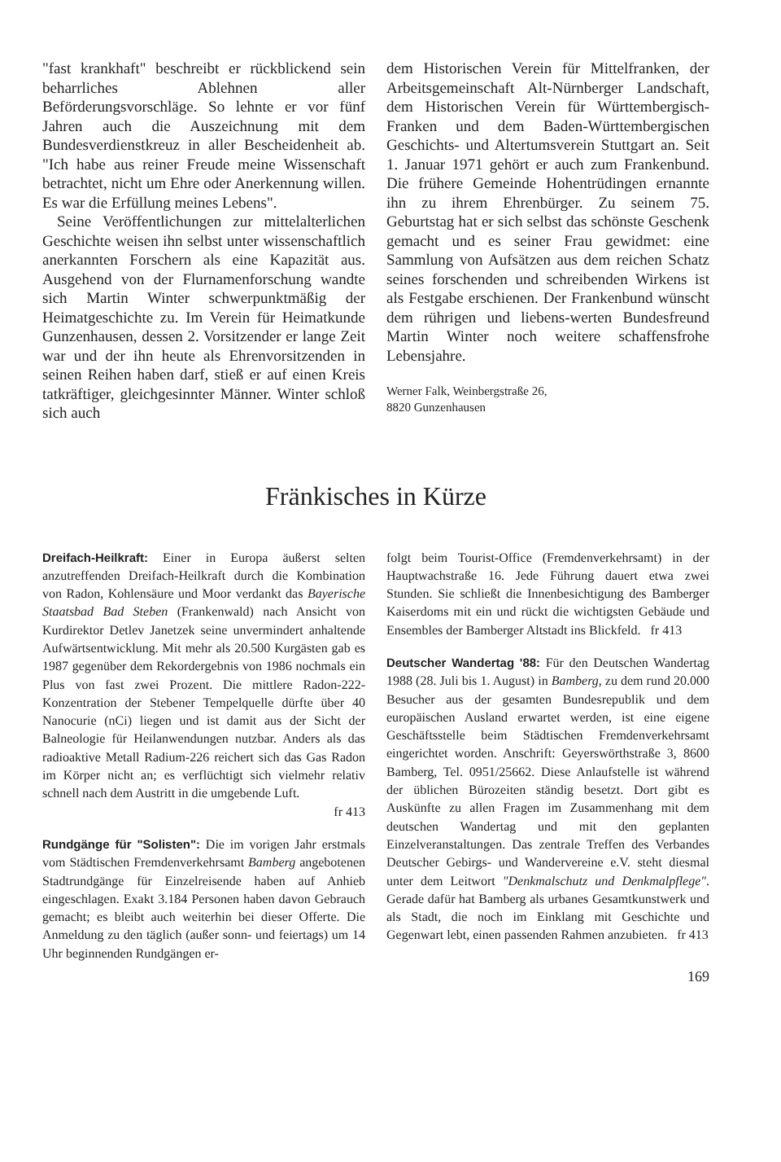"fast krankhaft" beschreibt er rückblickend sein beharrliches Ablehnen aller Beförderungsvorschläge. So lehnte er vor fünf Jahren auch die Auszeichnung mit dem Bundesverdienstkreuz in aller Bescheidenheit ab. "Ich habe aus reiner Freude meine Wissenschaft betrachtet, nicht um Ehre oder Anerkennung willen. Es war die Erfüllung meines Lebens".
Seine Veröffentlichungen zur mittelalterlichen Geschichte weisen ihn selbst unter wissenschaftlich anerkannten Forschern als eine Kapazität aus. Ausgehend von der Flurnamenforschung wandte sich Martin Winter schwerpunktmäßig der Heimatgeschichte zu. Im Verein für Heimatkunde Gunzenhausen, dessen 2. Vorsitzender er lange Zeit war und der ihn heute als Ehrenvorsitzenden in seinen Reihen haben darf, stieß er auf einen Kreis tatkräftiger, gleichgesinnter Männer. Winter schloß sich auch
dem Historischen Verein für Mittelfranken, der Arbeitsgemeinschaft Alt-Nürnberger Landschaft, dem Historischen Verein für Württembergisch-Franken und dem Baden-Württembergischen Geschichts- und Altertumsverein Stuttgart an. Seit 1. Januar 1971 gehört er auch zum Frankenbund. Die frühere Gemeinde Hohentrüdingen ernannte ihn zu ihrem Ehrenbürger. Zu seinem 75. Geburtstag hat er sich selbst das schönste Geschenk gemacht und es seiner Frau gewidmet: eine Sammlung von Aufsätzen aus dem reichen Schatz seines forschenden und schreibenden Wirkens ist als Festgabe erschienen. Der Frankenbund wünscht dem rührigen und liebens-werten Bundesfreund Martin Winter noch weitere schaffensfrohe Lebensjahre.
Werner Falk, Weinbergstraße 26,
8820 Gunzenhausen
Fränkisches in Kürze
Dreifach-Heilkraft: Einer in Europa äußerst selten anzutreffenden Dreifach-Heilkraft durch die Kombination von Radon, Kohlensäure und Moor verdankt das Bayerische Staatsbad Bad Steben (Frankenwald) nach Ansicht von Kurdirektor Detlev Janetzek seine unvermindert anhaltende Aufwärtsentwicklung. Mit mehr als 20.500 Kurgästen gab es 1987 gegenüber dem Rekordergebnis von 1986 nochmals ein Plus von fast zwei Prozent. Die mittlere Radon-222-Konzentration der Stebener Tempelquelle dürfte über 40 Nanocurie (nCi) liegen und ist damit aus der Sicht der Balneologie für Heilanwendungen nutzbar. Anders als das radioaktive Metall Radium-226 reichert sich das Gas Radon im Körper nicht an; es verflüchtigt sich vielmehr relativ schnell nach dem Austritt in die umgebende Luft.
fr 413
Rundgänge für "Solisten": Die im vorigen Jahr erstmals vom Städtischen Fremdenverkehrsamt Bamberg angebotenen Stadtrundgänge für Einzelreisende haben auf Anhieb eingeschlagen. Exakt 3.184 Personen haben davon Gebrauch gemacht; es bleibt auch weiterhin bei dieser Offerte. Die Anmeldung zu den täglich (außer sonn- und feiertags) um 14 Uhr beginnenden Rundgängen er-
folgt beim Tourist-Office (Fremdenverkehrsamt) in der Hauptwachstraße 16. Jede Führung dauert etwa zwei Stunden. Sie schließt die Innenbesichtigung des Bamberger Kaiserdoms mit ein und rückt die wichtigsten Gebäude und Ensembles der Bamberger Altstadt ins Blickfeld. fr 413
Deutscher Wandertag '88: Für den Deutschen Wandertag 1988 (28. Juli bis 1. August) in Bamberg, zu dem rund 20.000 Besucher aus der gesamten Bundesrepublik und dem europäischen Ausland erwartet werden, ist eine eigene Geschäftsstelle beim Städtischen Fremdenverkehrsamt eingerichtet worden. Anschrift: Geyerswörthstraße 3, 8600 Bamberg, Tel. 0951/25662. Diese Anlaufstelle ist während der üblichen Bürozeiten ständig besetzt. Dort gibt es Auskünfte zu allen Fragen im Zusammenhang mit dem deutschen Wandertag und mit den geplanten Einzelveranstaltungen. Das zentrale Treffen des Verbandes Deutscher Gebirgs- und Wandervereine e.V. steht diesmal unter dem Leitwort "Denkmalschutz und Denkmalpflege". Gerade dafür hat Bamberg als urbanes Gesamtkunstwerk und als Stadt, die noch im Einklang mit Geschichte und Gegenwart lebt, einen passenden Rahmen anzubieten. fr 413
169